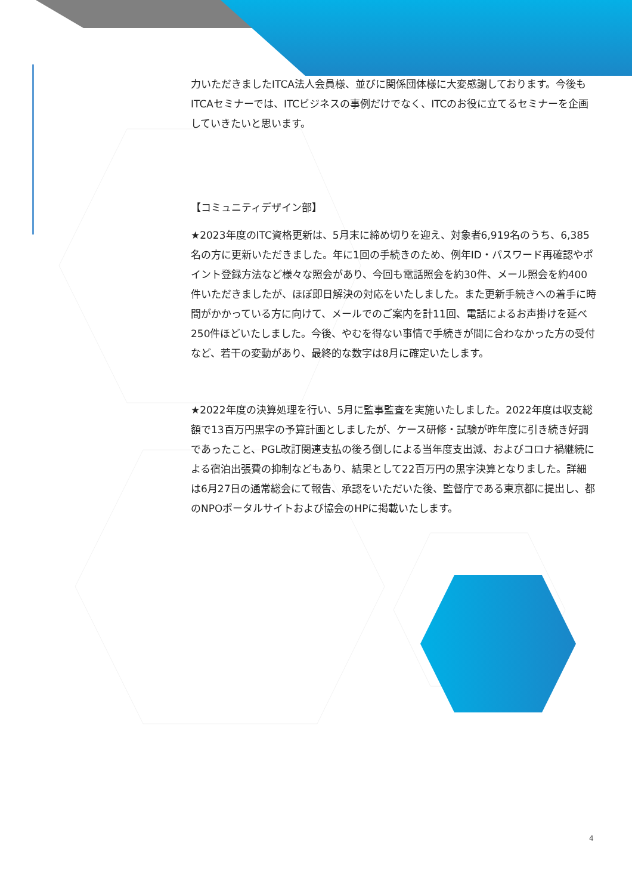力いただきましたITCA法人会員様、並びに関係団体様に大変感謝しております。今後もITCAセミナーでは、ITCビジネスの事例だけでなく、ITCのお役に立てるセミナーを企画していきたいと思います。
【コミュニティデザイン部】
★2023年度のITC資格更新は、5月末に締め切りを迎え、対象者6,919名のうち、6,385名の方に更新いただきました。年に1回の手続きのため、例年ID・パスワード再確認やポイント登録方法など様々な照会があり、今回も電話照会を約30件、メール照会を約400件いただきましたが、ほぼ即日解決の対応をいたしました。また更新手続きへの着手に時間がかかっている方に向けて、メールでのご案内を計11回、電話によるお声掛けを延べ250件ほどいたしました。今後、やむを得ない事情で手続きが間に合わなかった方の受付など、若干の変動があり、最終的な数字は8月に確定いたします。
★2022年度の決算処理を行い、5月に監事監査を実施いたしました。2022年度は収支総額で13百万円黒字の予算計画としましたが、ケース研修・試験が昨年度に引き続き好調であったこと、PGL改訂関連支払の後ろ倒しによる当年度支出減、およびコロナ禍継続による宿泊出張費の抑制などもあり、結果として22百万円の黒字決算となりました。詳細は6月27日の通常総会にて報告、承認をいただいた後、監督庁である東京都に提出し、都のNPOポータルサイトおよび協会のHPに掲載いたします。
4